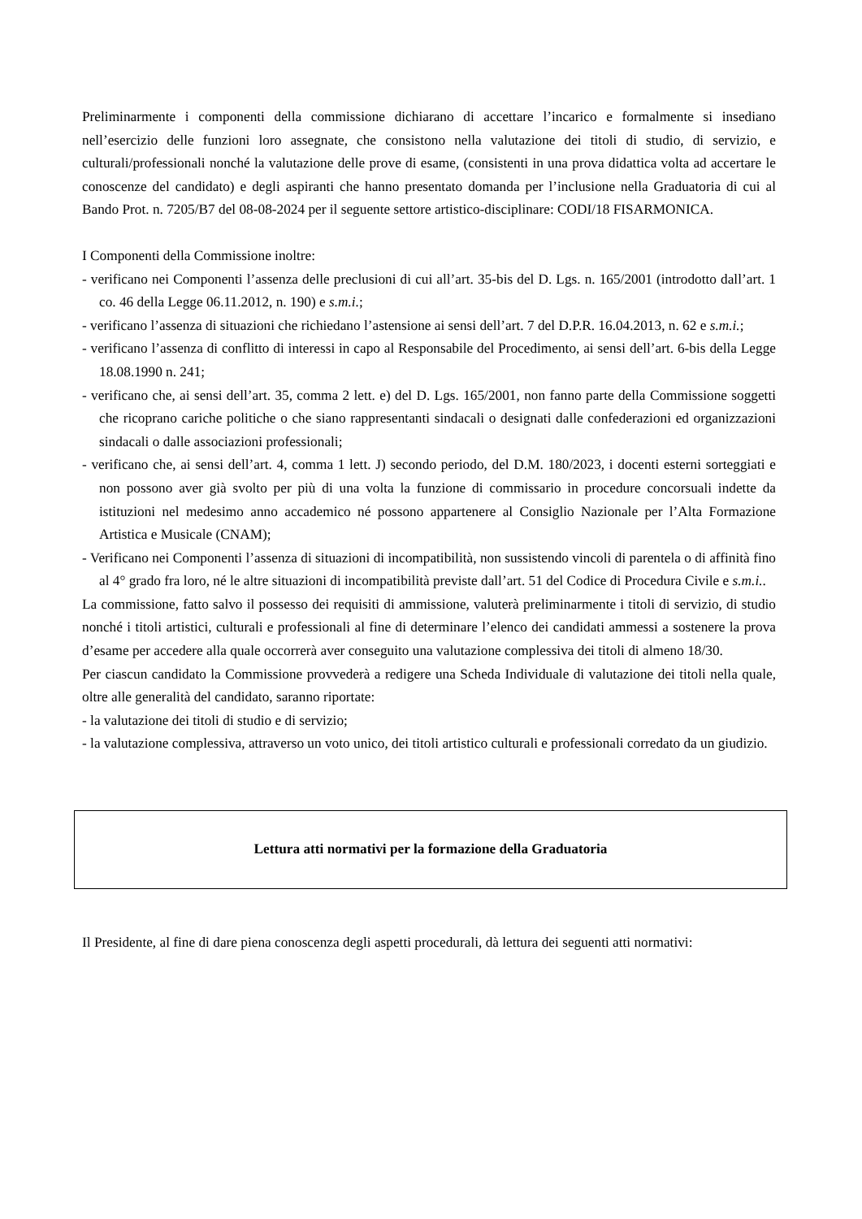Preliminarmente i componenti della commissione dichiarano di accettare l’incarico e formalmente si insediano nell’esercizio delle funzioni loro assegnate, che consistono nella valutazione dei titoli di studio, di servizio, e culturali/professionali nonché la valutazione delle prove di esame, (consistenti in una prova didattica volta ad accertare le conoscenze del candidato) e degli aspiranti che hanno presentato domanda per l’inclusione nella Graduatoria di cui al Bando Prot. n. 7205/B7 del 08-08-2024 per il seguente settore artistico-disciplinare: CODI/18 FISARMONICA.
I Componenti della Commissione inoltre:
- verificano nei Componenti l’assenza delle preclusioni di cui all’art. 35-bis del D. Lgs. n. 165/2001 (introdotto dall’art. 1 co. 46 della Legge 06.11.2012, n. 190) e s.m.i.;
- verificano l’assenza di situazioni che richiedano l’astensione ai sensi dell’art. 7 del D.P.R. 16.04.2013, n. 62 e s.m.i.;
- verificano l’assenza di conflitto di interessi in capo al Responsabile del Procedimento, ai sensi dell’art. 6-bis della Legge 18.08.1990 n. 241;
- verificano che, ai sensi dell’art. 35, comma 2 lett. e) del D. Lgs. 165/2001, non fanno parte della Commissione soggetti che ricoprano cariche politiche o che siano rappresentanti sindacali o designati dalle confederazioni ed organizzazioni sindacali o dalle associazioni professionali;
- verificano che, ai sensi dell’art. 4, comma 1 lett. J) secondo periodo, del D.M. 180/2023, i docenti esterni sorteggiati e non possono aver già svolto per più di una volta la funzione di commissario in procedure concorsuali indette da istituzioni nel medesimo anno accademico né possono appartenere al Consiglio Nazionale per l’Alta Formazione Artistica e Musicale (CNAM);
- Verificano nei Componenti l’assenza di situazioni di incompatibilità, non sussistendo vincoli di parentela o di affinità fino al 4° grado fra loro, né le altre situazioni di incompatibilità previste dall’art. 51 del Codice di Procedura Civile e s.m.i..
La commissione, fatto salvo il possesso dei requisiti di ammissione, valuterà preliminarmente i titoli di servizio, di studio nonché i titoli artistici, culturali e professionali al fine di determinare l’elenco dei candidati ammessi a sostenere la prova d’esame per accedere alla quale occorrerà aver conseguito una valutazione complessiva dei titoli di almeno 18/30.
Per ciascun candidato la Commissione provvederà a redigere una Scheda Individuale di valutazione dei titoli nella quale, oltre alle generalità del candidato, saranno riportate:
- la valutazione dei titoli di studio e di servizio;
- la valutazione complessiva, attraverso un voto unico, dei titoli artistico culturali e professionali corredato da un giudizio.
Lettura atti normativi per la formazione della Graduatoria
Il Presidente, al fine di dare piena conoscenza degli aspetti procedurali, dà lettura dei seguenti atti normativi: